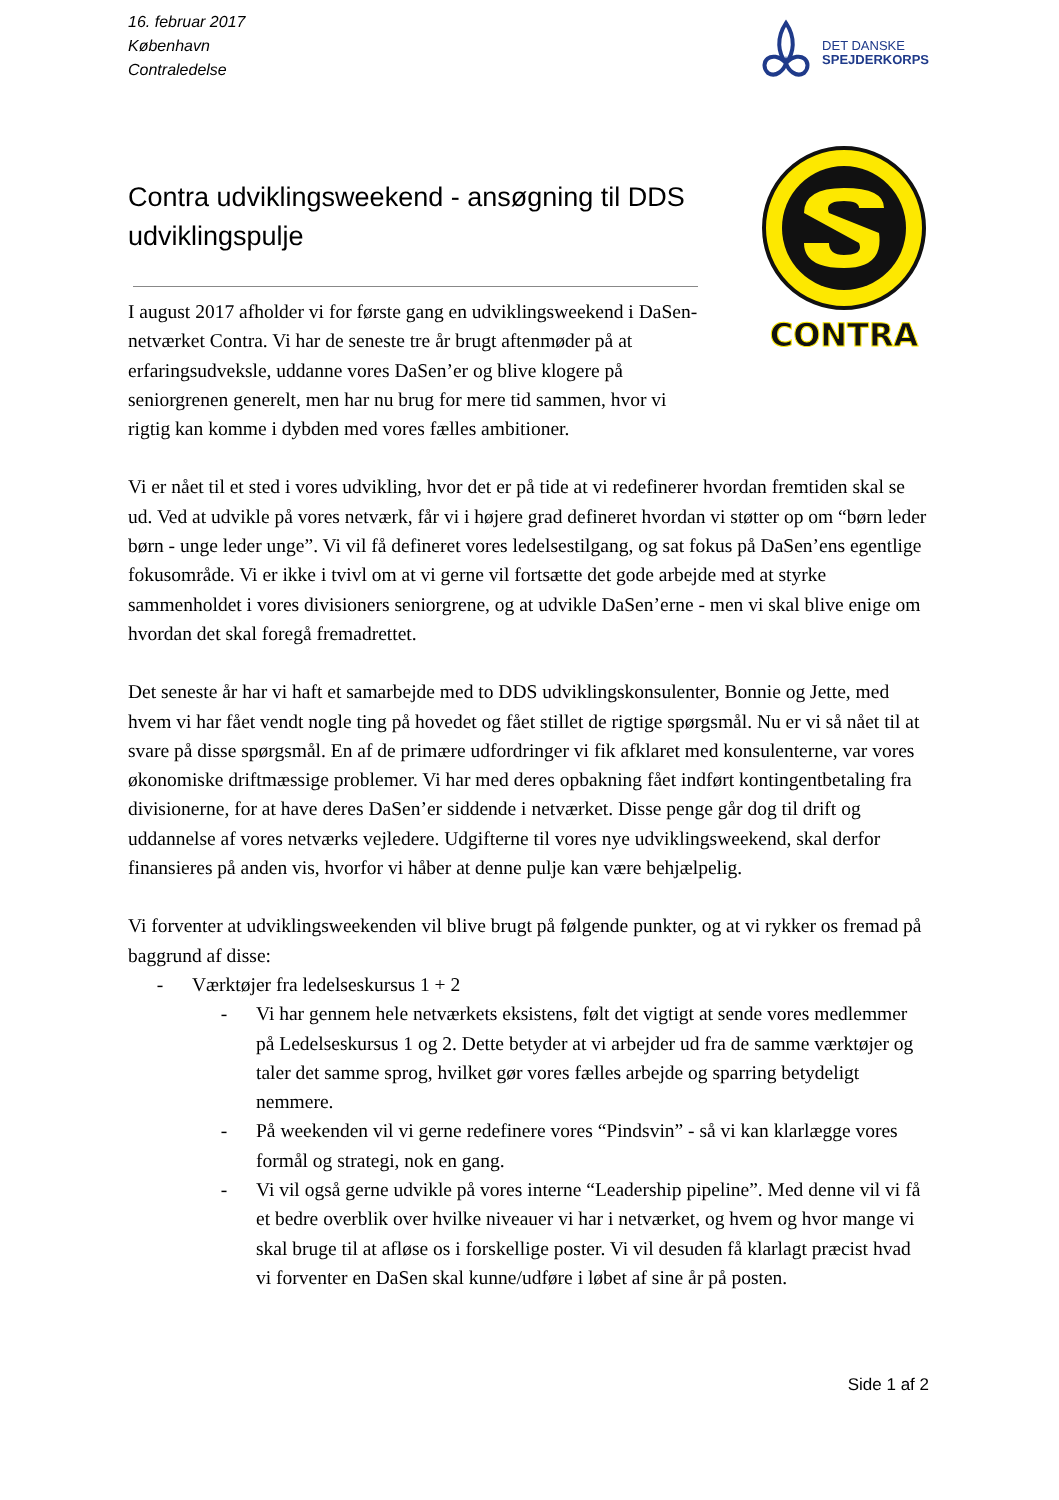16. februar 2017
København
Contraledelse
DET DANSKE
SPEJDERKORPS
Contra udviklingsweekend - ansøgning til DDS udviklingspulje
I august 2017 afholder vi for første gang en udviklingsweekend i DaSen-netværket Contra. Vi har de seneste tre år brugt aftenmøder på at erfaringsudveksle, uddanne vores DaSen’er og blive klogere på seniorgrenen generelt, men har nu brug for mere tid sammen, hvor vi rigtig kan komme i dybden med vores fælles ambitioner.
CONTRA
Vi er nået til et sted i vores udvikling, hvor det er på tide at vi redefinerer hvordan fremtiden skal se ud. Ved at udvikle på vores netværk, får vi i højere grad defineret hvordan vi støtter op om “børn leder børn - unge leder unge”. Vi vil få defineret vores ledelsestilgang, og sat fokus på DaSen’ens egentlige fokusområde. Vi er ikke i tvivl om at vi gerne vil fortsætte det gode arbejde med at styrke sammenholdet i vores divisioners seniorgrene, og at udvikle DaSen’erne - men vi skal blive enige om hvordan det skal foregå fremadrettet.
Det seneste år har vi haft et samarbejde med to DDS udviklingskonsulenter, Bonnie og Jette, med hvem vi har fået vendt nogle ting på hovedet og fået stillet de rigtige spørgsmål. Nu er vi så nået til at svare på disse spørgsmål. En af de primære udfordringer vi fik afklaret med konsulenterne, var vores økonomiske driftmæssige problemer. Vi har med deres opbakning fået indført kontingentbetaling fra divisionerne, for at have deres DaSen’er siddende i netværket. Disse penge går dog til drift og uddannelse af vores netværks vejledere. Udgifterne til vores nye udviklingsweekend, skal derfor finansieres på anden vis, hvorfor vi håber at denne pulje kan være behjælpelig.
Vi forventer at udviklingsweekenden vil blive brugt på følgende punkter, og at vi rykker os fremad på baggrund af disse:
- Værktøjer fra ledelseskursus 1 + 2
- Vi har gennem hele netværkets eksistens, følt det vigtigt at sende vores medlemmer på Ledelseskursus 1 og 2. Dette betyder at vi arbejder ud fra de samme værktøjer og taler det samme sprog, hvilket gør vores fælles arbejde og sparring betydeligt nemmere.
- På weekenden vil vi gerne redefinere vores “Pindsvin” - så vi kan klarlægge vores formål og strategi, nok en gang.
- Vi vil også gerne udvikle på vores interne “Leadership pipeline”. Med denne vil vi få et bedre overblik over hvilke niveauer vi har i netværket, og hvem og hvor mange vi skal bruge til at afløse os i forskellige poster. Vi vil desuden få klarlagt præcist hvad vi forventer en DaSen skal kunne/udføre i løbet af sine år på posten.
Side 1 af 2